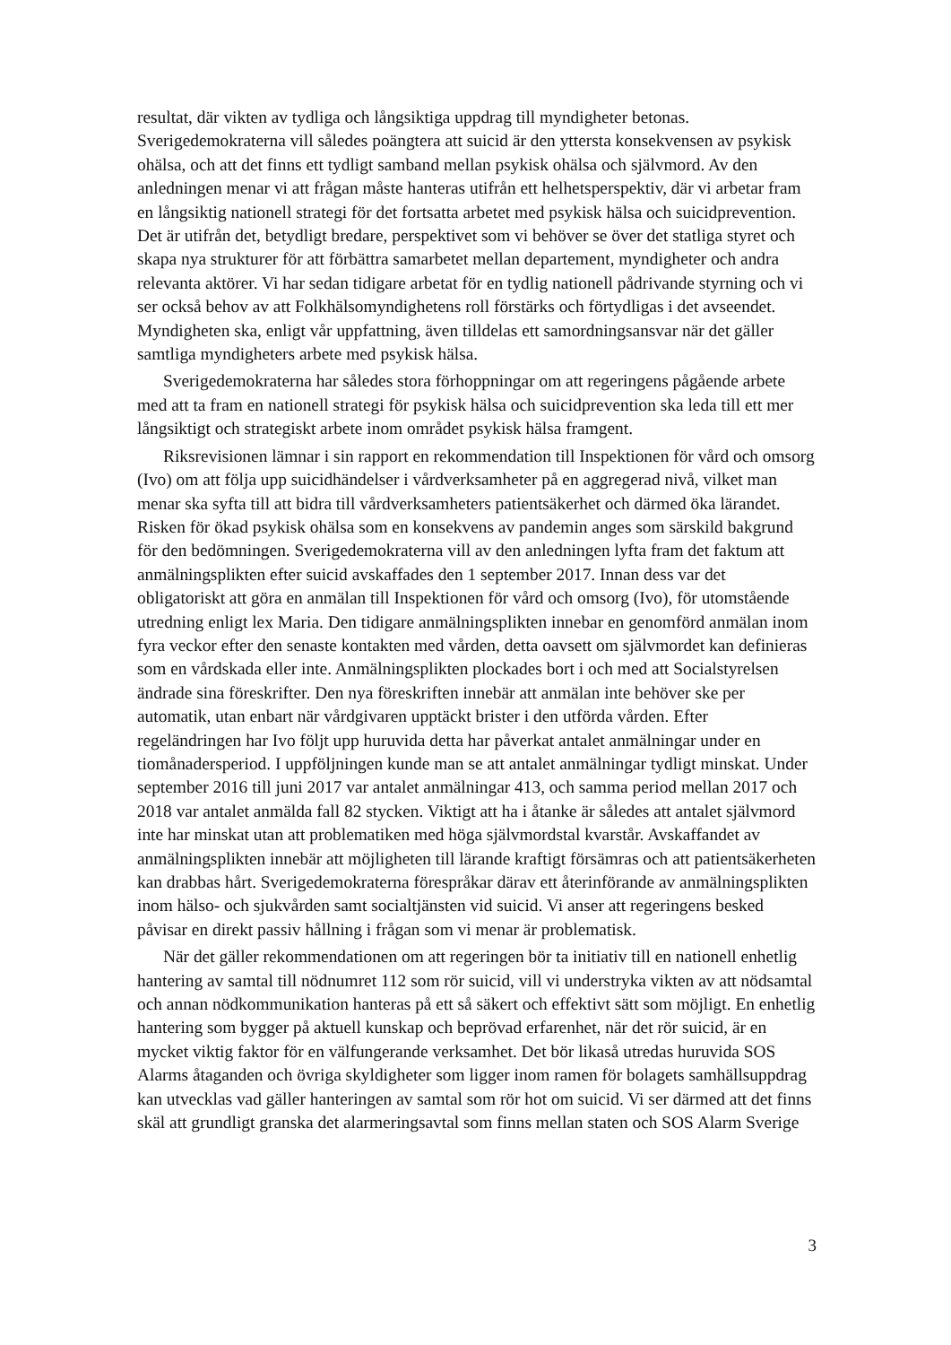resultat, där vikten av tydliga och långsiktiga uppdrag till myndigheter betonas. Sverigedemokraterna vill således poängtera att suicid är den yttersta konsekvensen av psykisk ohälsa, och att det finns ett tydligt samband mellan psykisk ohälsa och själv­mord. Av den anledningen menar vi att frågan måste hanteras utifrån ett helhets­perspektiv, där vi arbetar fram en långsiktig nationell strategi för det fortsatta arbetet med psykisk hälsa och suicidprevention. Det är utifrån det, betydligt bredare, pers­pektivet som vi behöver se över det statliga styret och skapa nya strukturer för att förbättra samarbetet mellan departement, myndigheter och andra relevanta aktörer. Vi har sedan tidigare arbetat för en tydlig nationell pådrivande styrning och vi ser också behov av att Folkhälsomyndighetens roll förstärks och förtydligas i det avseendet. Myndigheten ska, enligt vår uppfattning, även tilldelas ett samordningsansvar när det gäller samtliga myndigheters arbete med psykisk hälsa.
Sverigedemokraterna har således stora förhoppningar om att regeringens pågående arbete med att ta fram en nationell strategi för psykisk hälsa och suicidprevention ska leda till ett mer långsiktigt och strategiskt arbete inom området psykisk hälsa framgent.
Riksrevisionen lämnar i sin rapport en rekommendation till Inspektionen för vård och omsorg (Ivo) om att följa upp suicidhändelser i vårdverksamheter på en aggregerad nivå, vilket man menar ska syfta till att bidra till vårdverksamheters patientsäkerhet och därmed öka lärandet. Risken för ökad psykisk ohälsa som en konsekvens av pandemin anges som särskild bakgrund för den bedömningen. Sverigedemokraterna vill av den anledningen lyfta fram det faktum att anmälningsplikten efter suicid avskaffades den 1 september 2017. Innan dess var det obligatoriskt att göra en anmälan till Inspektionen för vård och omsorg (Ivo), för utomstående utredning enligt lex Maria. Den tidigare anmälningsplikten innebar en genomförd anmälan inom fyra veckor efter den senaste kontakten med vården, detta oavsett om självmordet kan definieras som en vårdskada eller inte. Anmälningsplikten plockades bort i och med att Socialstyrelsen ändrade sina föreskrifter. Den nya föreskriften innebär att anmälan inte behöver ske per automatik, utan enbart när vårdgivaren upptäckt brister i den utförda vården. Efter regeländringen har Ivo följt upp huruvida detta har påverkat antalet anmälningar under en tiomånaders­period. I uppföljningen kunde man se att antalet anmälningar tydligt minskat. Under september 2016 till juni 2017 var antalet anmälningar 413, och samma period mellan 2017 och 2018 var antalet anmälda fall 82 stycken. Viktigt att ha i åtanke är således att antalet självmord inte har minskat utan att problematiken med höga självmordstal kvarstår. Avskaffandet av anmälningsplikten innebär att möjligheten till lärande kraftigt försämras och att patientsäkerheten kan drabbas hårt. Sverigedemokraterna förespråkar därav ett återinförande av anmälningsplikten inom hälso- och sjukvården samt social­tjänsten vid suicid. Vi anser att regeringens besked påvisar en direkt passiv hållning i frågan som vi menar är problematisk.
När det gäller rekommendationen om att regeringen bör ta initiativ till en nationell enhetlig hantering av samtal till nödnumret 112 som rör suicid, vill vi understryka vikten av att nödsamtal och annan nödkommunikation hanteras på ett så säkert och effektivt sätt som möjligt. En enhetlig hantering som bygger på aktuell kunskap och beprövad erfarenhet, när det rör suicid, är en mycket viktig faktor för en välfungerande verksamhet. Det bör likaså utredas huruvida SOS Alarms åtaganden och övriga skyldigheter som ligger inom ramen för bolagets samhällsuppdrag kan utvecklas vad gäller hanteringen av samtal som rör hot om suicid. Vi ser därmed att det finns skäl att grundligt granska det alarmeringsavtal som finns mellan staten och SOS Alarm Sverige
3